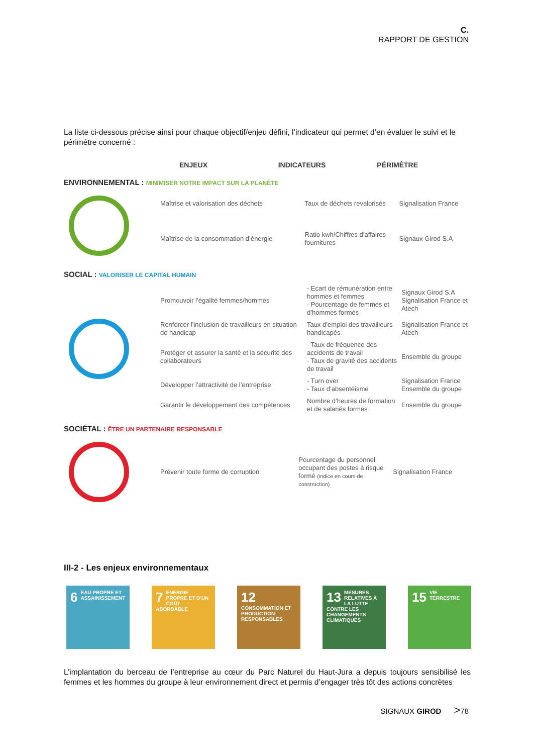C.
RAPPORT DE GESTION
La liste ci-dessous précise ainsi pour chaque objectif/enjeu défini, l’indicateur qui permet d’en évaluer le suivi et le périmètre concerné :
ENJEUX INDICATEURS PÉRIMÈTRE
ENVIRONNEMENTAL : MINIMISER NOTRE IMPACT SUR LA PLANÈTE
| | Maîtrise et valorisation des déchets | Taux de déchets revalorisés | Signalisation France |
| | Maîtrise de la consommation d’énergie | Ratio kwh/Chiffres d’affaires fournitures | Signaux Girod S.A |
SOCIAL : VALORISER LE CAPITAL HUMAIN
| | Promouvoir l’égalité femmes/hommes | - Ecart de rémunération entre hommes et femmes - Pourcentage de femmes et d’hommes formés | Signaux Girod S.A Signalisation France et Atech |
| | Renforcer l’inclusion de travailleurs en situation de handicap | Taux d’emploi des travailleurs handicapés | Signalisation France et Atech |
| | Protéger et assurer la santé et la sécurité des collaborateurs | - Taux de fréquence des accidents de travail - Taux de gravité des accidents de travail | Ensemble du groupe |
| | Développer l’attractivité de l’entreprise | - Turn over - Taux d’absentéisme | Signalisation France Ensemble du groupe |
| | Garantir le développement des compétences | Nombre d’heures de formation et de salariés formés | Ensemble du groupe |
SOCIÉTAL : ÊTRE UN PARTENAIRE RESPONSABLE
| | Prévenir toute forme de corruption | Pourcentage du personnel occupant des postes à risque formé (indice en cours de construction) | Signalisation France |
III-2 - Les enjeux environnementaux
6 EAU PROPRE ET ASSAINISSEMENT
7 ÉNERGIE PROPRE ET D'UN COÛT ABORDABLE
12 CONSOMMATION ET PRODUCTION RESPONSABLES
13 MESURES RELATIVES À LA LUTTE CONTRE LES CHANGEMENTS CLIMATIQUES
15 VIE TERRESTRE
L’implantation du berceau de l’entreprise au cœur du Parc Naturel du Haut-Jura a depuis toujours sensibilisé les femmes et les hommes du groupe à leur environnement direct et permis d’engager très tôt des actions concrètes
SIGNAUX GIROD >78